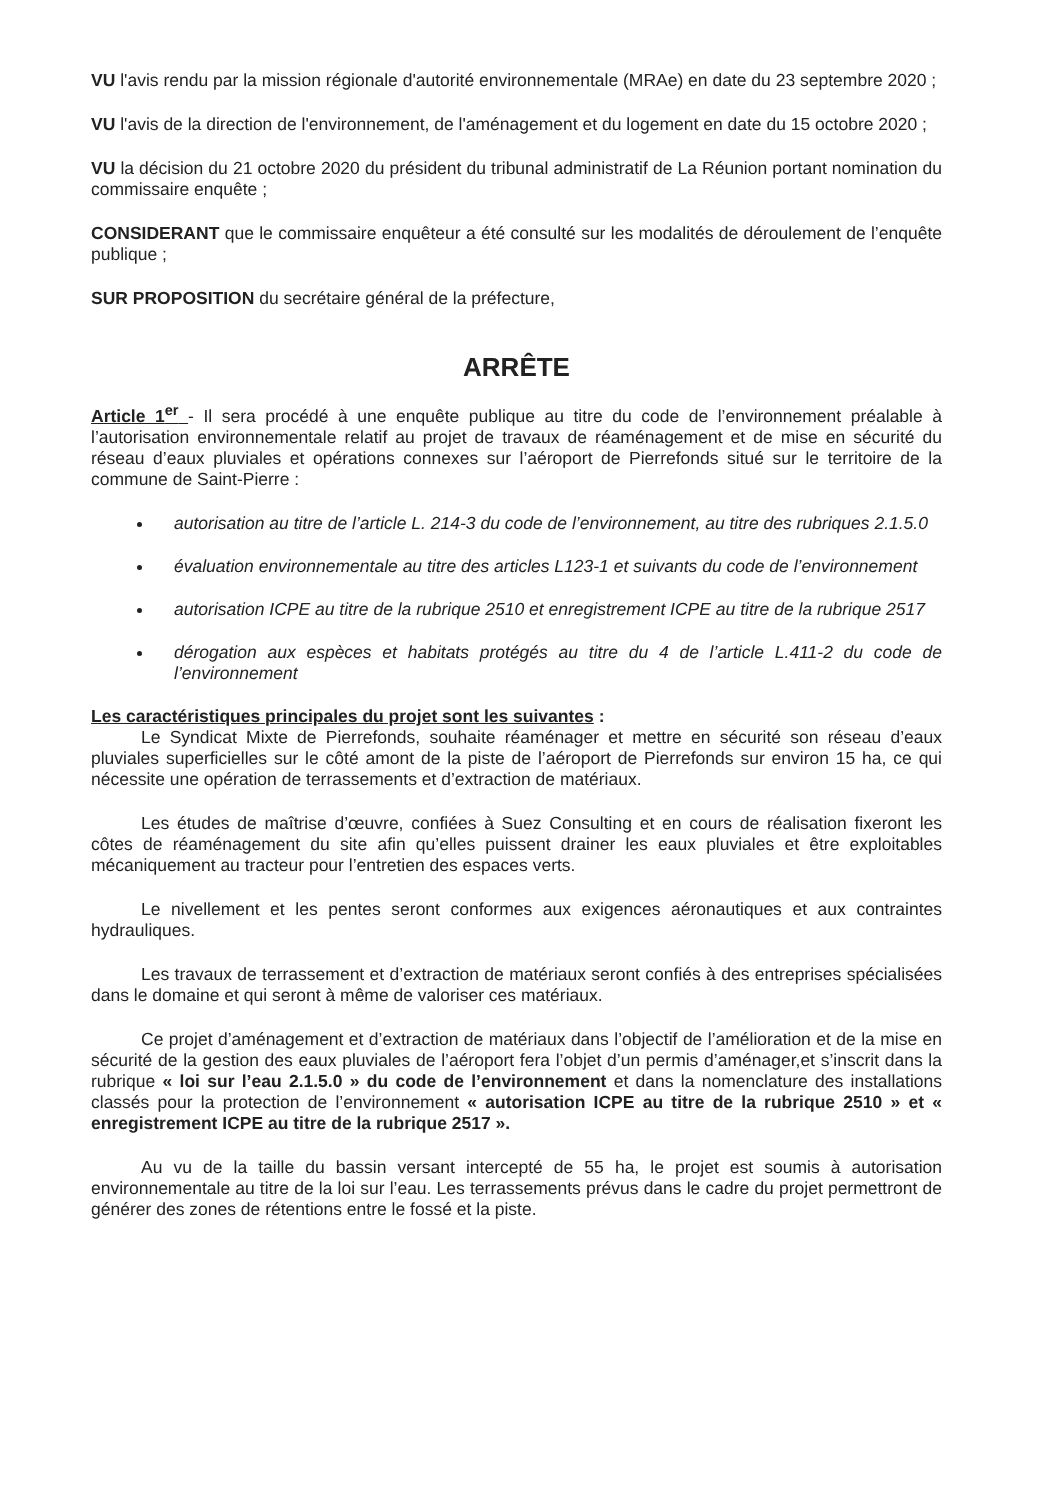VU l'avis rendu par la mission régionale d'autorité environnementale (MRAe) en date du 23 septembre 2020 ;
VU l'avis de la direction de l'environnement, de l'aménagement et du logement en date du 15 octobre 2020 ;
VU la décision du 21 octobre 2020 du président du tribunal administratif de La Réunion portant nomination du commissaire enquête ;
CONSIDERANT que le commissaire enquêteur a été consulté sur les modalités de déroulement de l’enquête publique ;
SUR PROPOSITION du secrétaire général de la préfecture,
ARRÊTE
Article 1<sup>er</sup> - Il sera procédé à une enquête publique au titre du code de l’environnement préalable à l’autorisation environnementale relatif au projet de travaux de réaménagement et de mise en sécurité du réseau d’eaux pluviales et opérations connexes sur l’aéroport de Pierrefonds situé sur le territoire de la commune de Saint-Pierre :
autorisation au titre de l’article L. 214-3 du code de l’environnement, au titre des rubriques 2.1.5.0
évaluation environnementale au titre des articles L123-1 et suivants du code de l’environnement
autorisation ICPE au titre de la rubrique 2510 et enregistrement ICPE au titre de la rubrique 2517
dérogation aux espèces et habitats protégés au titre du 4 de l’article L.411-2 du code de l’environnement
Les caractéristiques principales du projet sont les suivantes :
Le Syndicat Mixte de Pierrefonds, souhaite réaménager et mettre en sécurité son réseau d’eaux pluviales superficielles sur le côté amont de la piste de l’aéroport de Pierrefonds sur environ 15 ha, ce qui nécessite une opération de terrassements et d’extraction de matériaux.
Les études de maîtrise d’œuvre, confiées à Suez Consulting et en cours de réalisation fixeront les côtes de réaménagement du site afin qu’elles puissent drainer les eaux pluviales et être exploitables mécaniquement au tracteur pour l’entretien des espaces verts.
Le nivellement et les pentes seront conformes aux exigences aéronautiques et aux contraintes hydrauliques.
Les travaux de terrassement et d’extraction de matériaux seront confiés à des entreprises spécialisées dans le domaine et qui seront à même de valoriser ces matériaux.
Ce projet d’aménagement et d’extraction de matériaux dans l’objectif de l’amélioration et de la mise en sécurité de la gestion des eaux pluviales de l’aéroport fera l’objet d’un permis d’aménager,et s’inscrit dans la rubrique « loi sur l’eau 2.1.5.0 » du code de l’environnement et dans la nomenclature des installations classés pour la protection de l’environnement « autorisation ICPE au titre de la rubrique 2510 » et « enregistrement ICPE au titre de la rubrique 2517 ».
Au vu de la taille du bassin versant intercepté de 55 ha, le projet est soumis à autorisation environnementale au titre de la loi sur l’eau. Les terrassements prévus dans le cadre du projet permettront de générer des zones de rétentions entre le fossé et la piste.